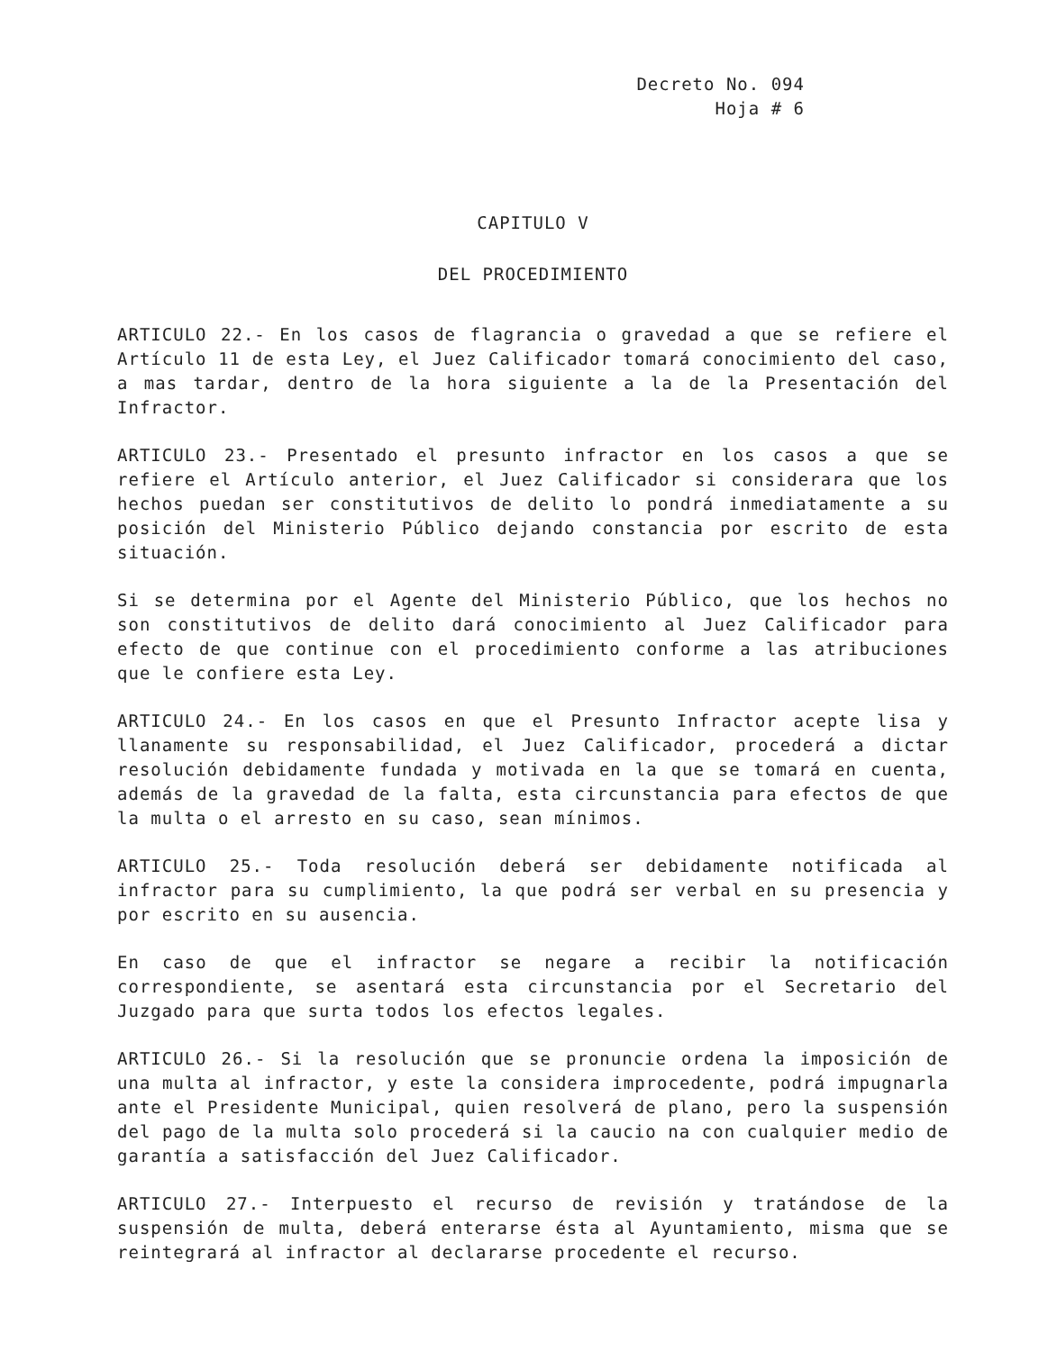Decreto No. 094
Hoja # 6
CAPITULO V
DEL PROCEDIMIENTO
ARTICULO 22.- En los casos de flagrancia o gravedad a que se refiere el Artículo 11 de esta Ley, el Juez Calificador tomará conocimiento del caso, a mas tardar, dentro de la hora siguiente a la de la Presentación del Infractor.
ARTICULO 23.- Presentado el presunto infractor en los casos a que se refiere el Artículo anterior, el Juez Calificador si considerara que los hechos puedan ser constitutivos de delito lo pondrá inmediatamente a su posición del Ministerio Público dejando constancia por escrito de esta situación.
Si se determina por el Agente del Ministerio Público, que los hechos no son constitutivos de delito dará conocimiento al Juez Calificador para efecto de que continue con el procedimiento conforme a las atribuciones que le confiere esta Ley.
ARTICULO 24.- En los casos en que el Presunto Infractor acepte lisa y llanamente su responsabilidad, el Juez Calificador, procederá a dictar resolución debidamente fundada y motivada en la que se tomará en cuenta, además de la gravedad de la falta, esta circunstancia para efectos de que la multa o el arresto en su caso, sean mínimos.
ARTICULO 25.- Toda resolución deberá ser debidamente notificada al infractor para su cumplimiento, la que podrá ser verbal en su presencia y por escrito en su ausencia.
En caso de que el infractor se negare a recibir la notificación correspondiente, se asentará esta circunstancia por el Secretario del Juzgado para que surta todos los efectos legales.
ARTICULO 26.- Si la resolución que se pronuncie ordena la imposición de una multa al infractor, y este la considera improcedente, podrá impugnarla ante el Presidente Municipal, quien resolverá de plano, pero la suspensión del pago de la multa solo procederá si la caucio na con cualquier medio de garantía a satisfacción del Juez Calificador.
ARTICULO 27.- Interpuesto el recurso de revisión y tratándose de la suspensión de multa, deberá enterarse ésta al Ayuntamiento, misma que se reintegrará al infractor al declararse procedente el recurso.